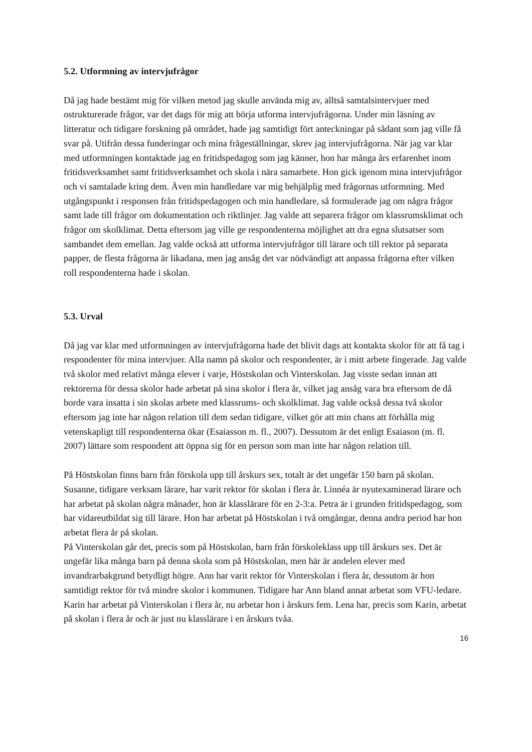5.2. Utformning av intervjufrågor
Då jag hade bestämt mig för vilken metod jag skulle använda mig av, alltså samtalsintervjuer med ostrukturerade frågor, var det dags för mig att börja utforma intervjufrågorna. Under min läsning av litteratur och tidigare forskning på området, hade jag samtidigt fört anteckningar på sådant som jag ville få svar på. Utifrån dessa funderingar och mina frågeställningar, skrev jag intervjufrågorna. När jag var klar med utformningen kontaktade jag en fritidspedagog som jag känner, hon har många års erfarenhet inom fritidsverksamhet samt fritidsverksamhet och skola i nära samarbete. Hon gick igenom mina intervjufrågor och vi samtalade kring dem. Även min handledare var mig behjälplig med frågornas utformning. Med utgångspunkt i responsen från fritidspedagogen och min handledare, så formulerade jag om några frågor samt lade till frågor om dokumentation och riktlinjer. Jag valde att separera frågor om klassrumsklimat och frågor om skolklimat. Detta eftersom jag ville ge respondenterna möjlighet att dra egna slutsatser som sambandet dem emellan. Jag valde också att utforma intervjufrågor till lärare och till rektor på separata papper, de flesta frågorna är likadana, men jag ansåg det var nödvändigt att anpassa frågorna efter vilken roll respondenterna hade i skolan.
5.3. Urval
Då jag var klar med utformningen av intervjufrågorna hade det blivit dags att kontakta skolor för att få tag i respondenter för mina intervjuer. Alla namn på skolor och respondenter, är i mitt arbete fingerade. Jag valde två skolor med relativt många elever i varje, Höstskolan och Vinterskolan. Jag visste sedan innan att rektorerna för dessa skolor hade arbetat på sina skolor i flera år, vilket jag ansåg vara bra eftersom de då borde vara insatta i sin skolas arbete med klassrums- och skolklimat. Jag valde också dessa två skolor eftersom jag inte har någon relation till dem sedan tidigare, vilket gör att min chans att förhålla mig vetenskapligt till respondenterna ökar (Esaiasson m. fl., 2007). Dessutom är det enligt Esaiason (m. fl. 2007) lättare som respondent att öppna sig för en person som man inte har någon relation till.
På Höstskolan finns barn från förskola upp till årskurs sex, totalt är det ungefär 150 barn på skolan. Susanne, tidigare verksam lärare, har varit rektor för skolan i flera år. Linnéa är nyutexaminerad lärare och har arbetat på skolan några månader, hon är klasslärare för en 2-3:a. Petra är i grunden fritidspedagog, som har vidareutbildat sig till lärare. Hon har arbetat på Höstskolan i två omgångar, denna andra period har hon arbetat flera år på skolan.
På Vinterskolan går det, precis som på Höstskolan, barn från förskoleklass upp till årskurs sex. Det är ungefär lika många barn på denna skola som på Höstskolan, men här är andelen elever med invandrarbakgrund betydligt högre. Ann har varit rektor för Vinterskolan i flera år, dessutom är hon samtidigt rektor för två mindre skolor i kommunen. Tidigare har Ann bland annat arbetat som VFU-ledare. Karin har arbetat på Vinterskolan i flera år, nu arbetar hon i årskurs fem. Lena har, precis som Karin, arbetat på skolan i flera år och är just nu klasslärare i en årskurs tvåa.
16